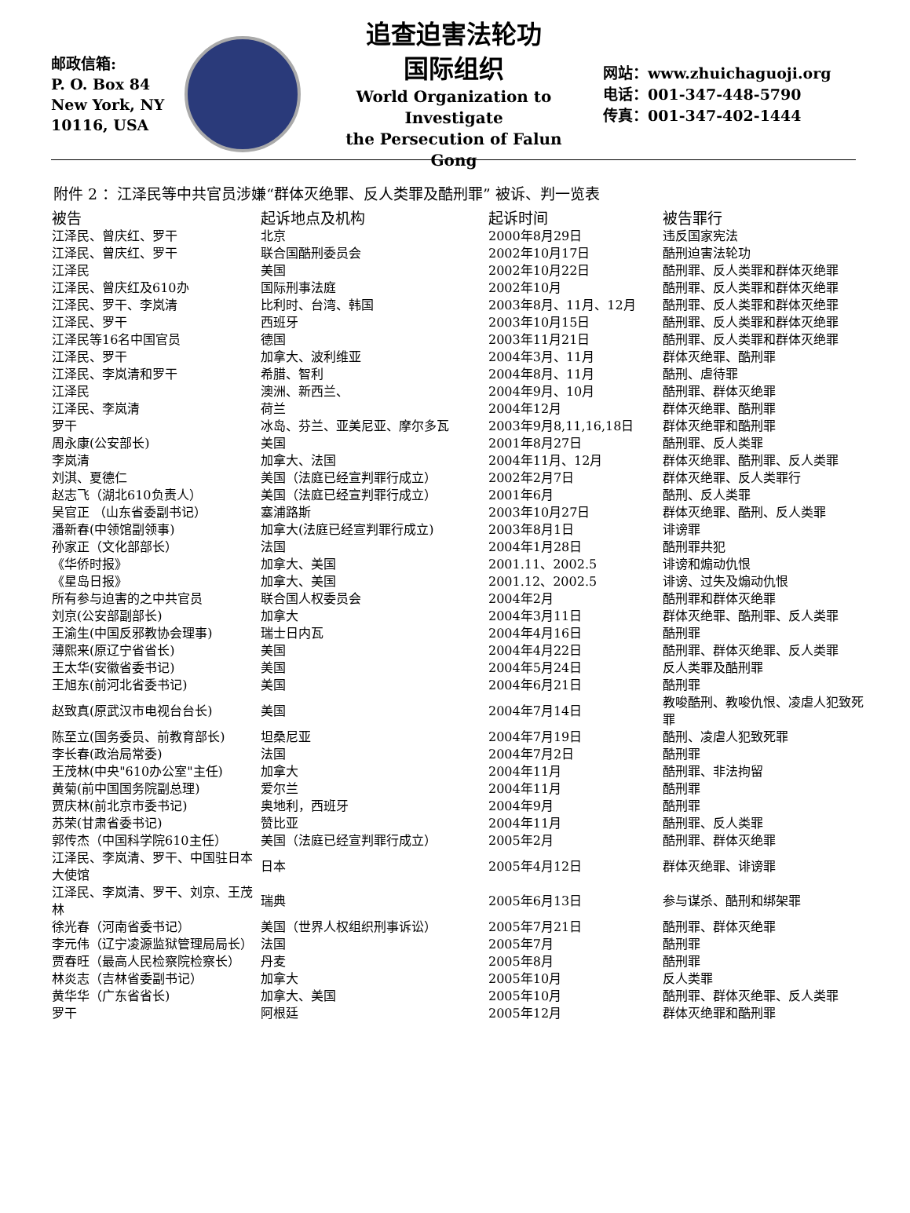邮政信箱:
P. O. Box 84
New York, NY
10116, USA
追查迫害法轮功
国际组织
World Organization to Investigate
the Persecution of Falun Gong
网站：www.zhuichaguoji.org
电话：001-347-448-5790
传真：001-347-402-1444
附件 2 ：江泽民等中共官员涉嫌“群体灭绝罪、反人类罪及酷刑罪” 被诉、判一览表
| 被告 | 起诉地点及机构 | 起诉时间 | 被告罪行 |
| --- | --- | --- | --- |
| 江泽民、曾庆红、罗干 | 北京 | 2000年8月29日 | 违反国家宪法 |
| 江泽民、曾庆红、罗干 | 联合国酷刑委员会 | 2002年10月17日 | 酷刑迫害法轮功 |
| 江泽民 | 美国 | 2002年10月22日 | 酷刑罪、反人类罪和群体灭绝罪 |
| 江泽民、曾庆红及610办 | 国际刑事法庭 | 2002年10月 | 酷刑罪、反人类罪和群体灭绝罪 |
| 江泽民、罗干、李岚清 | 比利时、台湾、韩国 | 2003年8月、11月、12月 | 酷刑罪、反人类罪和群体灭绝罪 |
| 江泽民、罗干 | 西班牙 | 2003年10月15日 | 酷刑罪、反人类罪和群体灭绝罪 |
| 江泽民等16名中国官员 | 德国 | 2003年11月21日 | 酷刑罪、反人类罪和群体灭绝罪 |
| 江泽民、罗干 | 加拿大、波利维亚 | 2004年3月、11月 | 群体灭绝罪、酷刑罪 |
| 江泽民、李岚清和罗干 | 希腊、智利 | 2004年8月、11月 | 酷刑、虐待罪 |
| 江泽民 | 澳洲、新西兰、 | 2004年9月、10月 | 酷刑罪、群体灭绝罪 |
| 江泽民、李岚清 | 荷兰 | 2004年12月 | 群体灭绝罪、酷刑罪 |
| 罗干 | 冰岛、芬兰、亚美尼亚、摩尔多瓦 | 2003年9月8,11,16,18日 | 群体灭绝罪和酷刑罪 |
| 周永康(公安部长) | 美国 | 2001年8月27日 | 酷刑罪、反人类罪 |
| 李岚清 | 加拿大、法国 | 2004年11月、12月 | 群体灭绝罪、酷刑罪、反人类罪 |
| 刘淇、夏德仁 | 美国（法庭已经宣判罪行成立） | 2002年2月7日 | 群体灭绝罪、反人类罪行 |
| 赵志飞（湖北610负责人） | 美国（法庭已经宣判罪行成立） | 2001年6月 | 酷刑、反人类罪 |
| 吴官正 （山东省委副书记） | 塞浦路斯 | 2003年10月27日 | 群体灭绝罪、酷刑、反人类罪 |
| 潘新春(中领馆副领事) | 加拿大(法庭已经宣判罪行成立) | 2003年8月1日 | 诽谤罪 |
| 孙家正（文化部部长） | 法国 | 2004年1月28日 | 酷刑罪共犯 |
| 《华侨时报》 | 加拿大、美国 | 2001.11、2002.5 | 诽谤和煽动仇恨 |
| 《星岛日报》 | 加拿大、美国 | 2001.12、2002.5 | 诽谤、过失及煽动仇恨 |
| 所有参与迫害的之中共官员 | 联合国人权委员会 | 2004年2月 | 酷刑罪和群体灭绝罪 |
| 刘京(公安部副部长) | 加拿大 | 2004年3月11日 | 群体灭绝罪、酷刑罪、反人类罪 |
| 王渝生(中国反邪教协会理事) | 瑞士日内瓦 | 2004年4月16日 | 酷刑罪 |
| 薄熙来(原辽宁省省长) | 美国 | 2004年4月22日 | 酷刑罪、群体灭绝罪、反人类罪 |
| 王太华(安徽省委书记) | 美国 | 2004年5月24日 | 反人类罪及酷刑罪 |
| 王旭东(前河北省委书记) | 美国 | 2004年6月21日 | 酷刑罪 |
| 赵致真(原武汉市电视台台长) | 美国 | 2004年7月14日 | 教唆酷刑、教唆仇恨、凌虐人犯致死罪 |
| 陈至立(国务委员、前教育部长) | 坦桑尼亚 | 2004年7月19日 | 酷刑、凌虐人犯致死罪 |
| 李长春(政治局常委) | 法国 | 2004年7月2日 | 酷刑罪 |
| 王茂林(中央"610办公室"主任) | 加拿大 | 2004年11月 | 酷刑罪、非法拘留 |
| 黄菊(前中国国务院副总理) | 爱尔兰 | 2004年11月 | 酷刑罪 |
| 贾庆林(前北京市委书记) | 奥地利，西班牙 | 2004年9月 | 酷刑罪 |
| 苏荣(甘肃省委书记) | 赞比亚 | 2004年11月 | 酷刑罪、反人类罪 |
| 郭传杰（中国科学院610主任） | 美国（法庭已经宣判罪行成立） | 2005年2月 | 酷刑罪、群体灭绝罪 |
| 江泽民、李岚清、罗干、中国驻日本大使馆 | 日本 | 2005年4月12日 | 群体灭绝罪、诽谤罪 |
| 江泽民、李岚清、罗干、刘京、王茂林 | 瑞典 | 2005年6月13日 | 参与谋杀、酷刑和绑架罪 |
| 徐光春（河南省委书记） | 美国（世界人权组织刑事诉讼） | 2005年7月21日 | 酷刑罪、群体灭绝罪 |
| 李元伟（辽宁凌源监狱管理局局长） | 法国 | 2005年7月 | 酷刑罪 |
| 贾春旺（最高人民检察院检察长） | 丹麦 | 2005年8月 | 酷刑罪 |
| 林炎志（吉林省委副书记） | 加拿大 | 2005年10月 | 反人类罪 |
| 黄华华（广东省省长) | 加拿大、美国 | 2005年10月 | 酷刑罪、群体灭绝罪、反人类罪 |
| 罗干 | 阿根廷 | 2005年12月 | 群体灭绝罪和酷刑罪 |